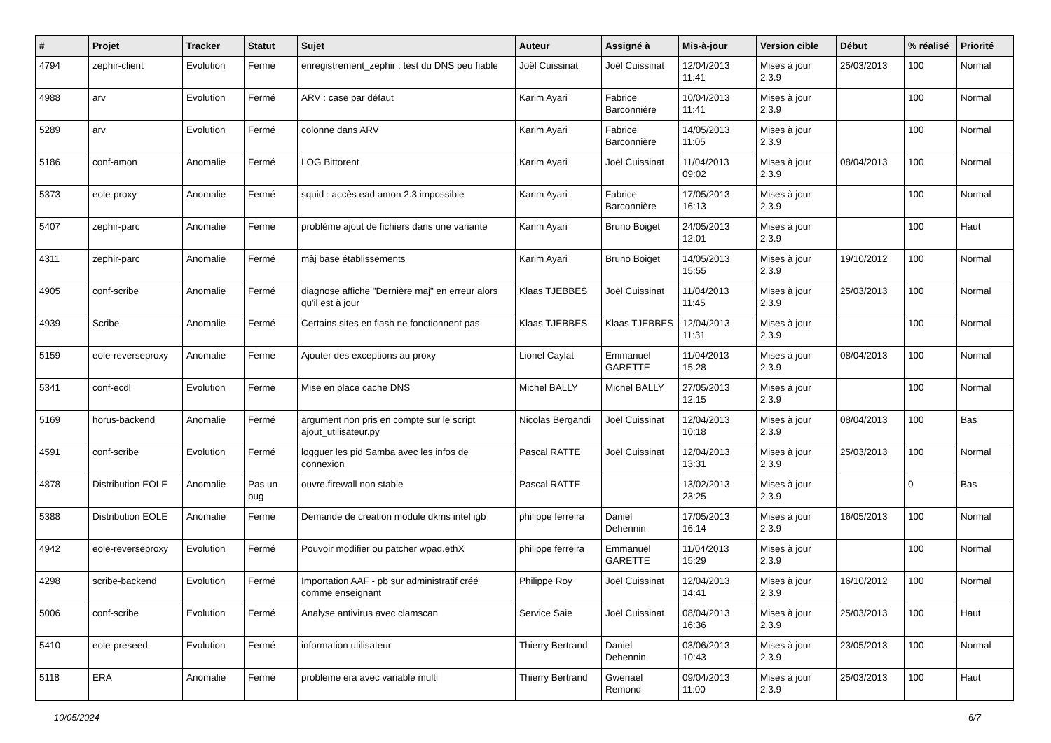| # | Projet | Tracker | Statut | Sujet | Auteur | Assigné à | Mis-à-jour | Version cible | Début | % réalisé | Priorité |
| --- | --- | --- | --- | --- | --- | --- | --- | --- | --- | --- | --- |
| 4794 | zephir-client | Evolution | Fermé | enregistrement_zephir : test du DNS peu fiable | Joël Cuissinat | Joël Cuissinat | 12/04/2013 11:41 | Mises à jour 2.3.9 | 25/03/2013 | 100 | Normal |
| 4988 | arv | Evolution | Fermé | ARV : case par défaut | Karim Ayari | Fabrice Barconnière | 10/04/2013 11:41 | Mises à jour 2.3.9 | | 100 | Normal |
| 5289 | arv | Evolution | Fermé | colonne dans ARV | Karim Ayari | Fabrice Barconnière | 14/05/2013 11:05 | Mises à jour 2.3.9 | | 100 | Normal |
| 5186 | conf-amon | Anomalie | Fermé | LOG Bittorent | Karim Ayari | Joël Cuissinat | 11/04/2013 09:02 | Mises à jour 2.3.9 | 08/04/2013 | 100 | Normal |
| 5373 | eole-proxy | Anomalie | Fermé | squid : accès ead amon 2.3 impossible | Karim Ayari | Fabrice Barconnière | 17/05/2013 16:13 | Mises à jour 2.3.9 | | 100 | Normal |
| 5407 | zephir-parc | Anomalie | Fermé | problème ajout de fichiers dans une variante | Karim Ayari | Bruno Boiget | 24/05/2013 12:01 | Mises à jour 2.3.9 | | 100 | Haut |
| 4311 | zephir-parc | Anomalie | Fermé | màj base établissements | Karim Ayari | Bruno Boiget | 14/05/2013 15:55 | Mises à jour 2.3.9 | 19/10/2012 | 100 | Normal |
| 4905 | conf-scribe | Anomalie | Fermé | diagnose affiche "Dernière maj" en erreur alors qu'il est à jour | Klaas TJEBBES | Joël Cuissinat | 11/04/2013 11:45 | Mises à jour 2.3.9 | 25/03/2013 | 100 | Normal |
| 4939 | Scribe | Anomalie | Fermé | Certains sites en flash ne fonctionnent pas | Klaas TJEBBES | Klaas TJEBBES | 12/04/2013 11:31 | Mises à jour 2.3.9 | | 100 | Normal |
| 5159 | eole-reverseproxy | Anomalie | Fermé | Ajouter des exceptions au proxy | Lionel Caylat | Emmanuel GARETTE | 11/04/2013 15:28 | Mises à jour 2.3.9 | 08/04/2013 | 100 | Normal |
| 5341 | conf-ecdl | Evolution | Fermé | Mise en place cache DNS | Michel BALLY | Michel BALLY | 27/05/2013 12:15 | Mises à jour 2.3.9 | | 100 | Normal |
| 5169 | horus-backend | Anomalie | Fermé | argument non pris en compte sur le script ajout_utilisateur.py | Nicolas Bergandi | Joël Cuissinat | 12/04/2013 10:18 | Mises à jour 2.3.9 | 08/04/2013 | 100 | Bas |
| 4591 | conf-scribe | Evolution | Fermé | logguer les pid Samba avec les infos de connexion | Pascal RATTE | Joël Cuissinat | 12/04/2013 13:31 | Mises à jour 2.3.9 | 25/03/2013 | 100 | Normal |
| 4878 | Distribution EOLE | Anomalie | Pas un bug | ouvre.firewall non stable | Pascal RATTE | | 13/02/2013 23:25 | Mises à jour 2.3.9 | | 0 | Bas |
| 5388 | Distribution EOLE | Anomalie | Fermé | Demande de creation module dkms intel igb | philippe ferreira | Daniel Dehennin | 17/05/2013 16:14 | Mises à jour 2.3.9 | 16/05/2013 | 100 | Normal |
| 4942 | eole-reverseproxy | Evolution | Fermé | Pouvoir modifier ou patcher wpad.ethX | philippe ferreira | Emmanuel GARETTE | 11/04/2013 15:29 | Mises à jour 2.3.9 | | 100 | Normal |
| 4298 | scribe-backend | Evolution | Fermé | Importation AAF - pb sur administratif créé comme enseignant | Philippe Roy | Joël Cuissinat | 12/04/2013 14:41 | Mises à jour 2.3.9 | 16/10/2012 | 100 | Normal |
| 5006 | conf-scribe | Evolution | Fermé | Analyse antivirus avec clamscan | Service Saie | Joël Cuissinat | 08/04/2013 16:36 | Mises à jour 2.3.9 | 25/03/2013 | 100 | Haut |
| 5410 | eole-preseed | Evolution | Fermé | information utilisateur | Thierry Bertrand | Daniel Dehennin | 03/06/2013 10:43 | Mises à jour 2.3.9 | 23/05/2013 | 100 | Normal |
| 5118 | ERA | Anomalie | Fermé | probleme era avec variable multi | Thierry Bertrand | Gwenael Remond | 09/04/2013 11:00 | Mises à jour 2.3.9 | 25/03/2013 | 100 | Haut |
10/05/2024 6/7